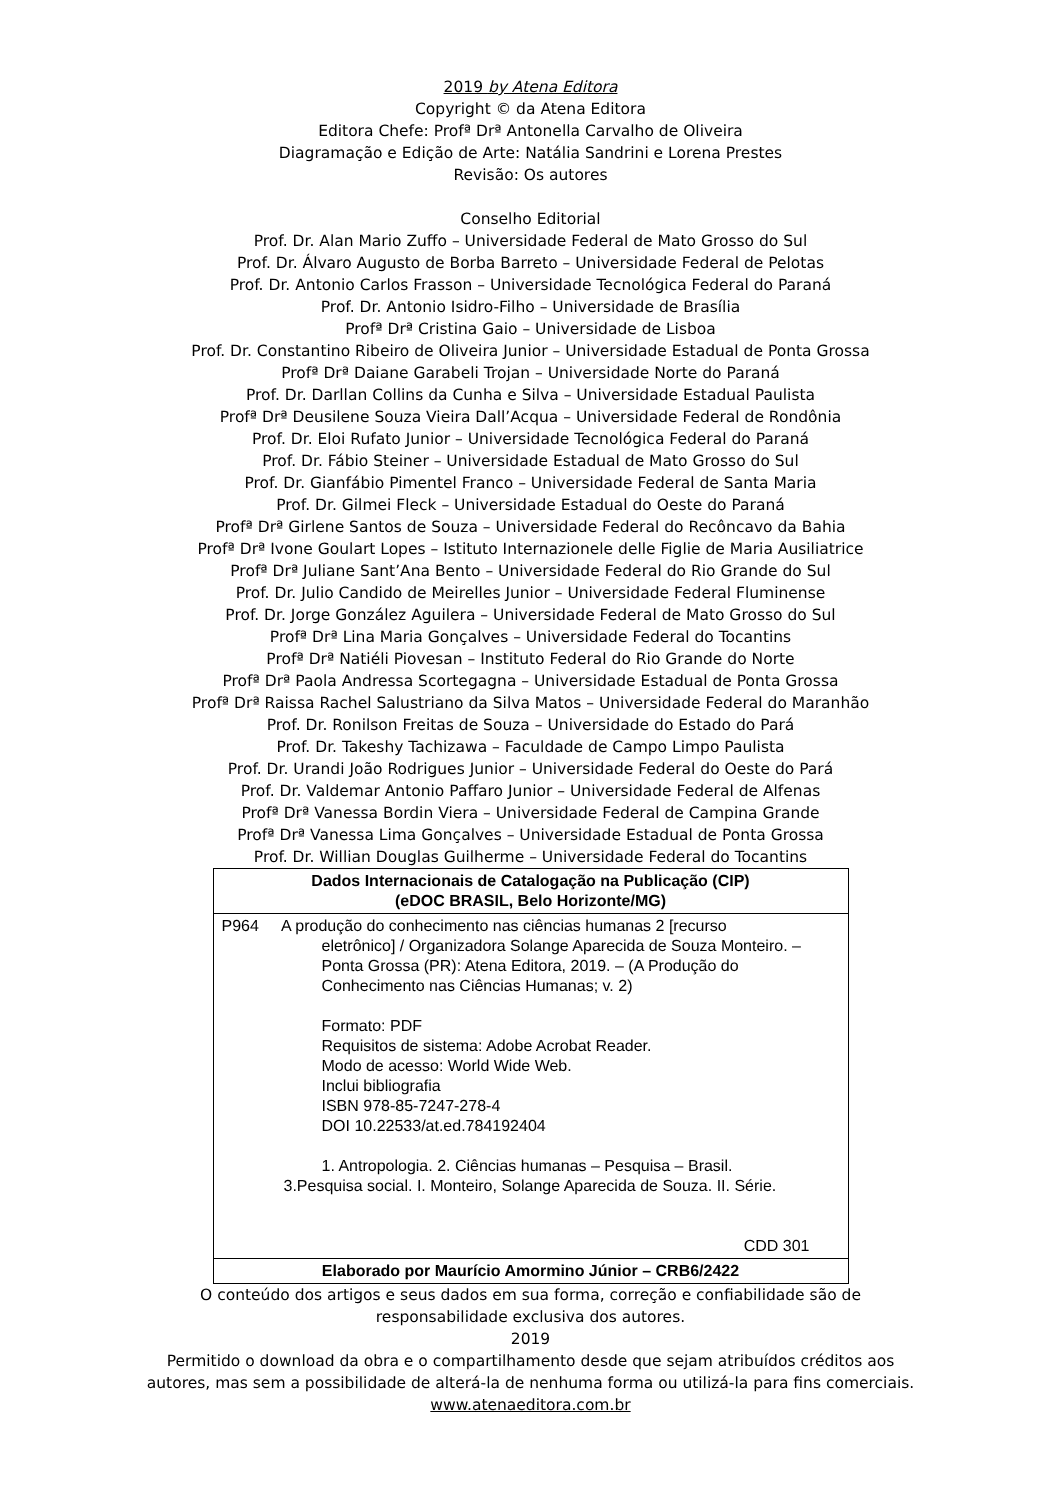2019 by Atena Editora
Copyright © da Atena Editora
Editora Chefe: Profª Drª Antonella Carvalho de Oliveira
Diagramação e Edição de Arte: Natália Sandrini e Lorena Prestes
Revisão: Os autores
Conselho Editorial
Prof. Dr. Alan Mario Zuffo – Universidade Federal de Mato Grosso do Sul
Prof. Dr. Álvaro Augusto de Borba Barreto – Universidade Federal de Pelotas
Prof. Dr. Antonio Carlos Frasson – Universidade Tecnológica Federal do Paraná
Prof. Dr. Antonio Isidro-Filho – Universidade de Brasília
Profª Drª Cristina Gaio – Universidade de Lisboa
Prof. Dr. Constantino Ribeiro de Oliveira Junior – Universidade Estadual de Ponta Grossa
Profª Drª Daiane Garabeli Trojan – Universidade Norte do Paraná
Prof. Dr. Darllan Collins da Cunha e Silva – Universidade Estadual Paulista
Profª Drª Deusilene Souza Vieira Dall’Acqua – Universidade Federal de Rondônia
Prof. Dr. Eloi Rufato Junior – Universidade Tecnológica Federal do Paraná
Prof. Dr. Fábio Steiner – Universidade Estadual de Mato Grosso do Sul
Prof. Dr. Gianfábio Pimentel Franco – Universidade Federal de Santa Maria
Prof. Dr. Gilmei Fleck – Universidade Estadual do Oeste do Paraná
Profª Drª Girlene Santos de Souza – Universidade Federal do Recôncavo da Bahia
Profª Drª Ivone Goulart Lopes – Istituto Internazionele delle Figlie de Maria Ausiliatrice
Profª Drª Juliane Sant’Ana Bento – Universidade Federal do Rio Grande do Sul
Prof. Dr. Julio Candido de Meirelles Junior – Universidade Federal Fluminense
Prof. Dr. Jorge González Aguilera – Universidade Federal de Mato Grosso do Sul
Profª Drª Lina Maria Gonçalves – Universidade Federal do Tocantins
Profª Drª Natiéli Piovesan – Instituto Federal do Rio Grande do Norte
Profª Drª Paola Andressa Scortegagna – Universidade Estadual de Ponta Grossa
Profª Drª Raissa Rachel Salustriano da Silva Matos – Universidade Federal do Maranhão
Prof. Dr. Ronilson Freitas de Souza – Universidade do Estado do Pará
Prof. Dr. Takeshy Tachizawa – Faculdade de Campo Limpo Paulista
Prof. Dr. Urandi João Rodrigues Junior – Universidade Federal do Oeste do Pará
Prof. Dr. Valdemar Antonio Paffaro Junior – Universidade Federal de Alfenas
Profª Drª Vanessa Bordin Viera – Universidade Federal de Campina Grande
Profª Drª Vanessa Lima Gonçalves – Universidade Estadual de Ponta Grossa
Prof. Dr. Willian Douglas Guilherme – Universidade Federal do Tocantins
| Dados Internacionais de Catalogação na Publicação (CIP) (eDOC BRASIL, Belo Horizonte/MG) |
| P964 A produção do conhecimento nas ciências humanas 2 [recurso eletrônico] / Organizadora Solange Aparecida de Souza Monteiro. – Ponta Grossa (PR): Atena Editora, 2019. – (A Produção do Conhecimento nas Ciências Humanas; v. 2) Formato: PDF Requisitos de sistema: Adobe Acrobat Reader. Modo de acesso: World Wide Web. Inclui bibliografia ISBN 978-85-7247-278-4 DOI 10.22533/at.ed.784192404 1. Antropologia. 2. Ciências humanas – Pesquisa – Brasil. 3.Pesquisa social. I. Monteiro, Solange Aparecida de Souza. II. Série. CDD 301 |
| Elaborado por Maurício Amormino Júnior – CRB6/2422 |
O conteúdo dos artigos e seus dados em sua forma, correção e confiabilidade são de
responsabilidade exclusiva dos autores.
2019
Permitido o download da obra e o compartilhamento desde que sejam atribuídos créditos aos
autores, mas sem a possibilidade de alterá-la de nenhuma forma ou utilizá-la para fins comerciais.
www.atenaeditora.com.br